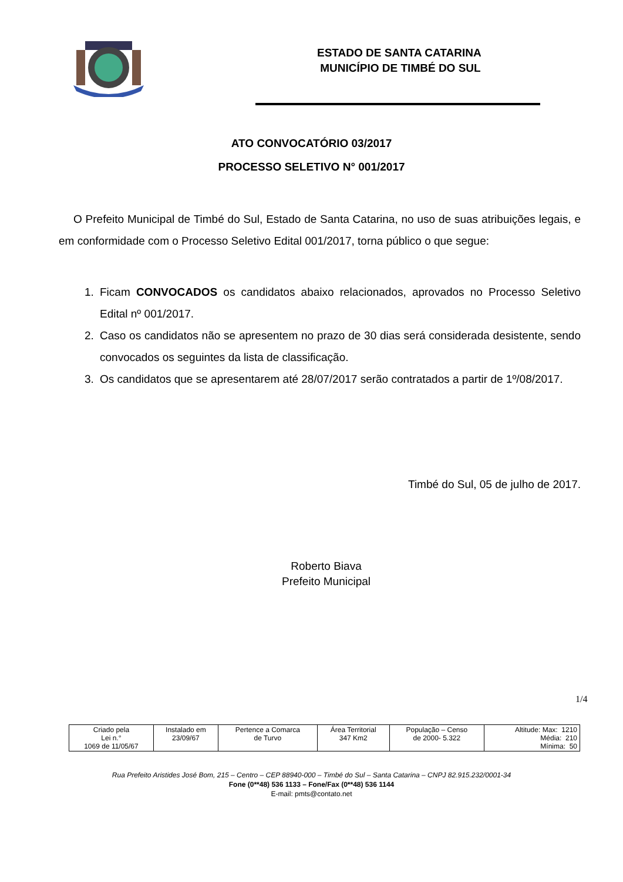ESTADO DE SANTA CATARINA
MUNICÍPIO DE TIMBÉ DO SUL
ATO CONVOCATÓRIO 03/2017
PROCESSO SELETIVO N° 001/2017
O Prefeito Municipal de Timbé do Sul, Estado de Santa Catarina, no uso de suas atribuições legais, e em conformidade com o Processo Seletivo Edital 001/2017, torna público o que segue:
1. Ficam CONVOCADOS os candidatos abaixo relacionados, aprovados no Processo Seletivo Edital nº 001/2017.
2. Caso os candidatos não se apresentem no prazo de 30 dias será considerada desistente, sendo convocados os seguintes da lista de classificação.
3. Os candidatos que se apresentarem até 28/07/2017 serão contratados a partir de 1º/08/2017.
Timbé do Sul, 05 de julho de 2017.
Roberto Biava
Prefeito Municipal
1/4
| Criado pela Lei n.° 1069 de 11/05/67 | Instalado em 23/09/67 | Pertence a Comarca de Turvo | Área Territorial 347 Km2 | População – Censo de 2000- 5.322 | Altitude: Max: 1210 Média: 210 Mínima: 50 |
Rua Prefeito Aristides José Bom, 215 – Centro – CEP 88940-000 – Timbé do Sul – Santa Catarina – CNPJ 82.915.232/0001-34
Fone (0**48) 536 1133 – Fone/Fax (0**48) 536 1144
E-mail: pmts@contato.net